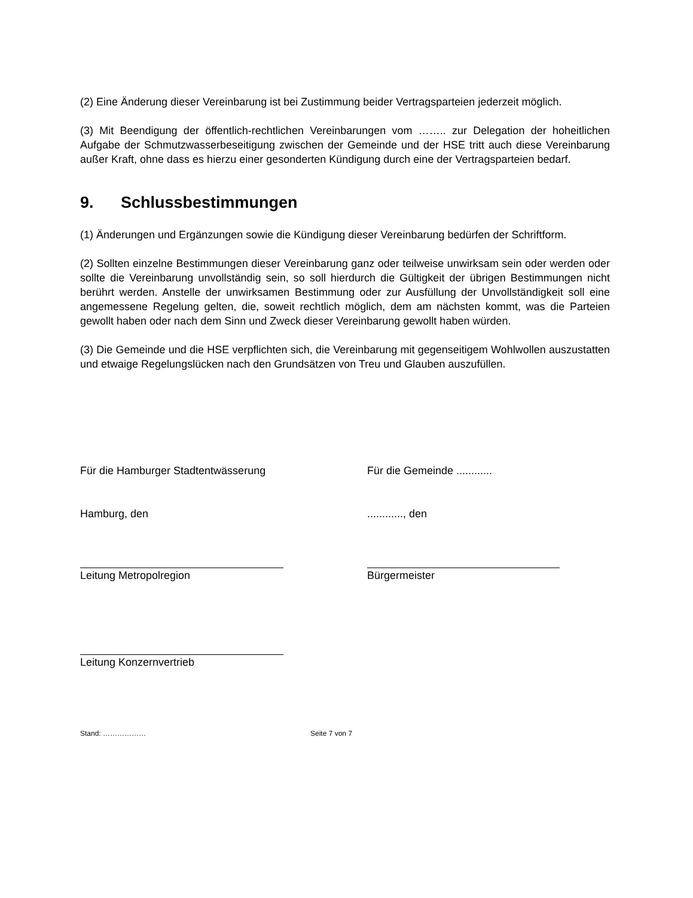(2) Eine Änderung dieser Vereinbarung ist bei Zustimmung beider Vertragsparteien jederzeit möglich.
(3) Mit Beendigung der öffentlich-rechtlichen Vereinbarungen vom …….. zur Delegation der hoheitlichen Aufgabe der Schmutzwasserbeseitigung zwischen der Gemeinde und der HSE tritt auch diese Vereinbarung außer Kraft, ohne dass es hierzu einer gesonderten Kündigung durch eine der Vertragsparteien bedarf.
9. Schlussbestimmungen
(1) Änderungen und Ergänzungen sowie die Kündigung dieser Vereinbarung bedürfen der Schriftform.
(2) Sollten einzelne Bestimmungen dieser Vereinbarung ganz oder teilweise unwirksam sein oder werden oder sollte die Vereinbarung unvollständig sein, so soll hierdurch die Gültigkeit der übrigen Bestimmungen nicht berührt werden. Anstelle der unwirksamen Bestimmung oder zur Ausfüllung der Unvollständigkeit soll eine angemessene Regelung gelten, die, soweit rechtlich möglich, dem am nächsten kommt, was die Parteien gewollt haben oder nach dem Sinn und Zweck dieser Vereinbarung gewollt haben würden.
(3) Die Gemeinde und die HSE verpflichten sich, die Vereinbarung mit gegenseitigem Wohlwollen auszustatten und etwaige Regelungslücken nach den Grundsätzen von Treu und Glauben auszufüllen.
Für die Hamburger Stadtentwässerung Für die Gemeinde ............
Hamburg, den ............, den
Leitung Metropolregion Bürgermeister
Leitung Konzernvertrieb
Stand: ……………… Seite 7 von 7